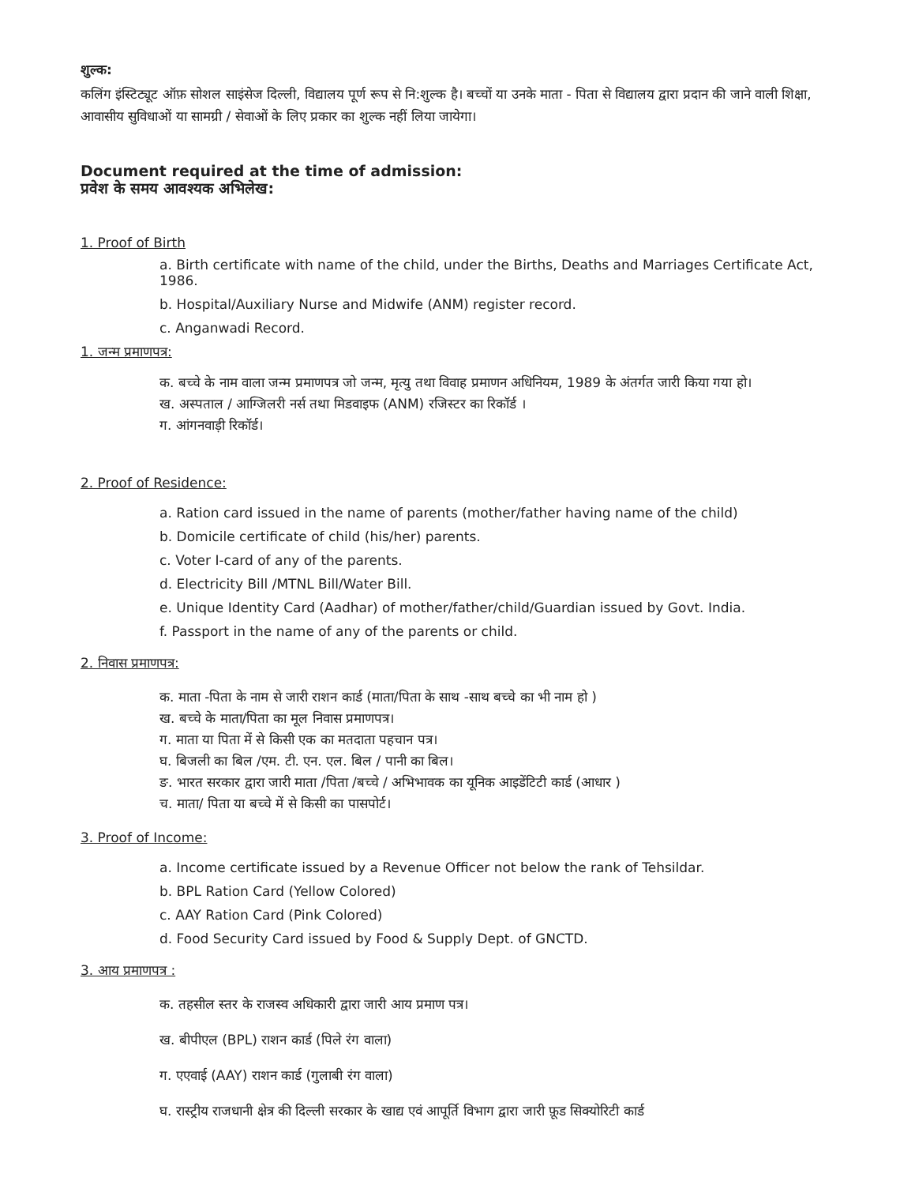शुल्क:
कलिंग इंस्टिट्यूट ऑफ़ सोशल साइंसेज दिल्ली, विद्यालय पूर्ण रूप से नि:शुल्क है। बच्चों या उनके माता - पिता से विद्यालय द्वारा प्रदान की जाने वाली शिक्षा, आवासीय सुविधाओं या सामग्री / सेवाओं के लिए प्रकार का शुल्क नहीं लिया जायेगा।
Document required at the time of admission:
प्रवेश के समय आवश्यक अभिलेख:
1. Proof of Birth
a. Birth certificate with name of the child, under the Births, Deaths and Marriages Certificate Act, 1986.
b. Hospital/Auxiliary Nurse and Midwife (ANM) register record.
c. Anganwadi Record.
1. जन्म प्रमाणपत्र:
क. बच्चे के नाम वाला जन्म प्रमाणपत्र जो जन्म, मृत्यु तथा विवाह प्रमाणन अधिनियम, 1989 के अंतर्गत जारी किया गया हो।
ख. अस्पताल / आग्जिलरी नर्स तथा मिडवाइफ (ANM) रजिस्टर का रिकॉर्ड ।
ग. आंगनवाड़ी रिकॉर्ड।
2. Proof of Residence:
a. Ration card issued in the name of parents (mother/father having name of the child)
b. Domicile certificate of child (his/her) parents.
c. Voter I-card of any of the parents.
d. Electricity Bill /MTNL Bill/Water Bill.
e. Unique Identity Card (Aadhar) of mother/father/child/Guardian issued by Govt. India.
f. Passport in the name of any of the parents or child.
2. निवास प्रमाणपत्र:
क. माता -पिता के नाम से जारी राशन कार्ड (माता/पिता के साथ -साथ बच्चे का भी नाम हो )
ख. बच्चे के माता/पिता का मूल निवास प्रमाणपत्र।
ग. माता या पिता में से किसी एक का मतदाता पहचान पत्र।
घ. बिजली का बिल /एम. टी. एन. एल. बिल / पानी का बिल।
ङ. भारत सरकार द्वारा जारी माता /पिता /बच्चे / अभिभावक का यूनिक आइडेंटिटी कार्ड (आधार )
च. माता/ पिता या बच्चे में से किसी का पासपोर्ट।
3. Proof of Income:
a. Income certificate issued by a Revenue Officer not below the rank of Tehsildar.
b. BPL Ration Card (Yellow Colored)
c. AAY Ration Card (Pink Colored)
d. Food Security Card issued by Food & Supply Dept. of GNCTD.
3. आय प्रमाणपत्र :
क. तहसील स्तर के राजस्व अधिकारी द्वारा जारी आय प्रमाण पत्र।
ख. बीपीएल (BPL) राशन कार्ड (पिले रंग वाला)
ग. एएवाई (AAY) राशन कार्ड (गुलाबी रंग वाला)
घ. रास्ट्रीय राजधानी क्षेत्र की दिल्ली सरकार के खाद्य एवं आपूर्ति विभाग द्वारा जारी फ़ूड सिक्योरिटी कार्ड